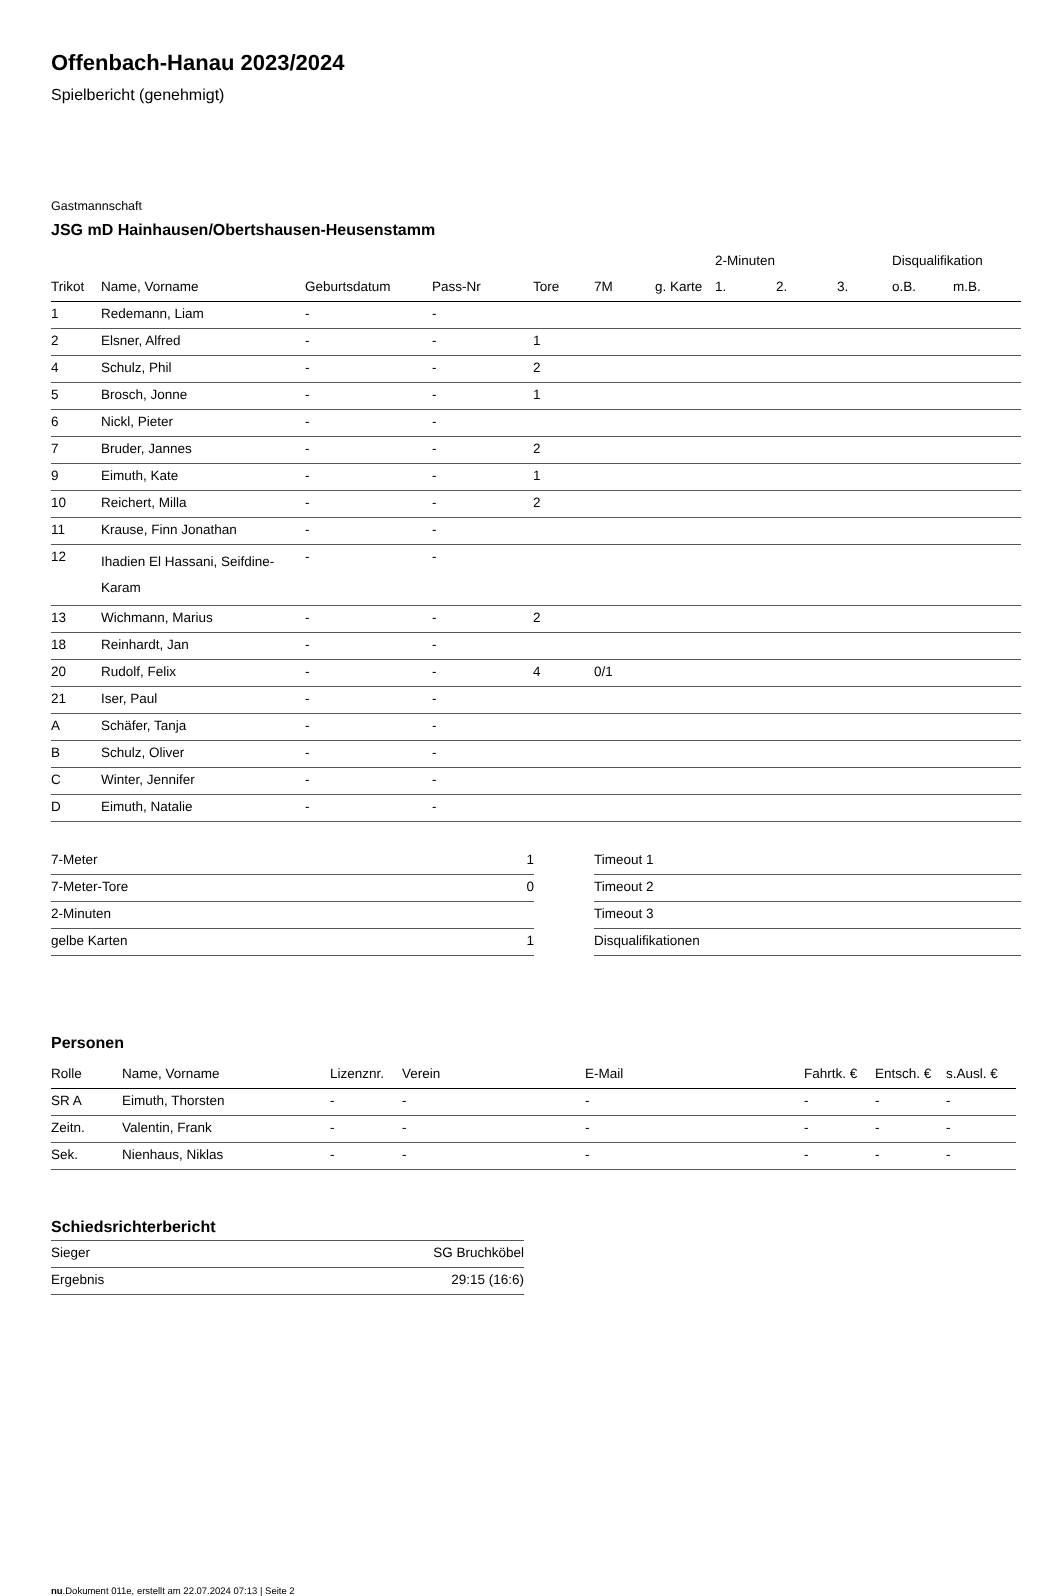Offenbach-Hanau 2023/2024
Spielbericht (genehmigt)
Gastmannschaft
JSG mD Hainhausen/Obertshausen-Heusenstamm
| | | | | | | | 2-Minuten | | | Disqualifikation | |
| --- | --- | --- | --- | --- | --- | --- | --- | --- | --- | --- | --- |
| Trikot | Name, Vorname | Geburtsdatum | Pass-Nr | Tore | 7M | g. Karte | 1. | 2. | 3. | o.B. | m.B. |
| 1 | Redemann, Liam | - | - | | | | | | | | |
| 2 | Elsner, Alfred | - | - | 1 | | | | | | | |
| 4 | Schulz, Phil | - | - | 2 | | | | | | | |
| 5 | Brosch, Jonne | - | - | 1 | | | | | | | |
| 6 | Nickl, Pieter | - | - | | | | | | | | |
| 7 | Bruder, Jannes | - | - | 2 | | | | | | | |
| 9 | Eimuth, Kate | - | - | 1 | | | | | | | |
| 10 | Reichert, Milla | - | - | 2 | | | | | | | |
| 11 | Krause, Finn Jonathan | - | - | | | | | | | | |
| 12 | Ihadien El Hassani, Seifdine- Karam | - | - | | | | | | | | |
| 13 | Wichmann, Marius | - | - | 2 | | | | | | | |
| 18 | Reinhardt, Jan | - | - | | | | | | | | |
| 20 | Rudolf, Felix | - | - | 4 | 0/1 | | | | | | |
| 21 | Iser, Paul | - | - | | | | | | | | |
| A | Schäfer, Tanja | - | - | | | | | | | | |
| B | Schulz, Oliver | - | - | | | | | | | | |
| C | Winter, Jennifer | - | - | | | | | | | | |
| D | Eimuth, Natalie | - | - | | | | | | | | |
| 7-Meter | 1 |
| 7-Meter-Tore | 0 |
| 2-Minuten | |
| gelbe Karten | 1 |
| Timeout 1 |
| Timeout 2 |
| Timeout 3 |
| Disqualifikationen |
Personen
| Rolle | Name, Vorname | Lizenznr. | Verein | E-Mail | Fahrtk. € | Entsch. € | s.Ausl. € |
| --- | --- | --- | --- | --- | --- | --- | --- |
| SR A | Eimuth, Thorsten | - | - | - | - | - | - |
| Zeitn. | Valentin, Frank | - | - | - | - | - | - |
| Sek. | Nienhaus, Niklas | - | - | - | - | - | - |
Schiedsrichterbericht
| Sieger | SG Bruchköbel |
| Ergebnis | 29:15 (16:6) |
nu.Dokument 011e, erstellt am 22.07.2024 07:13 | Seite 2